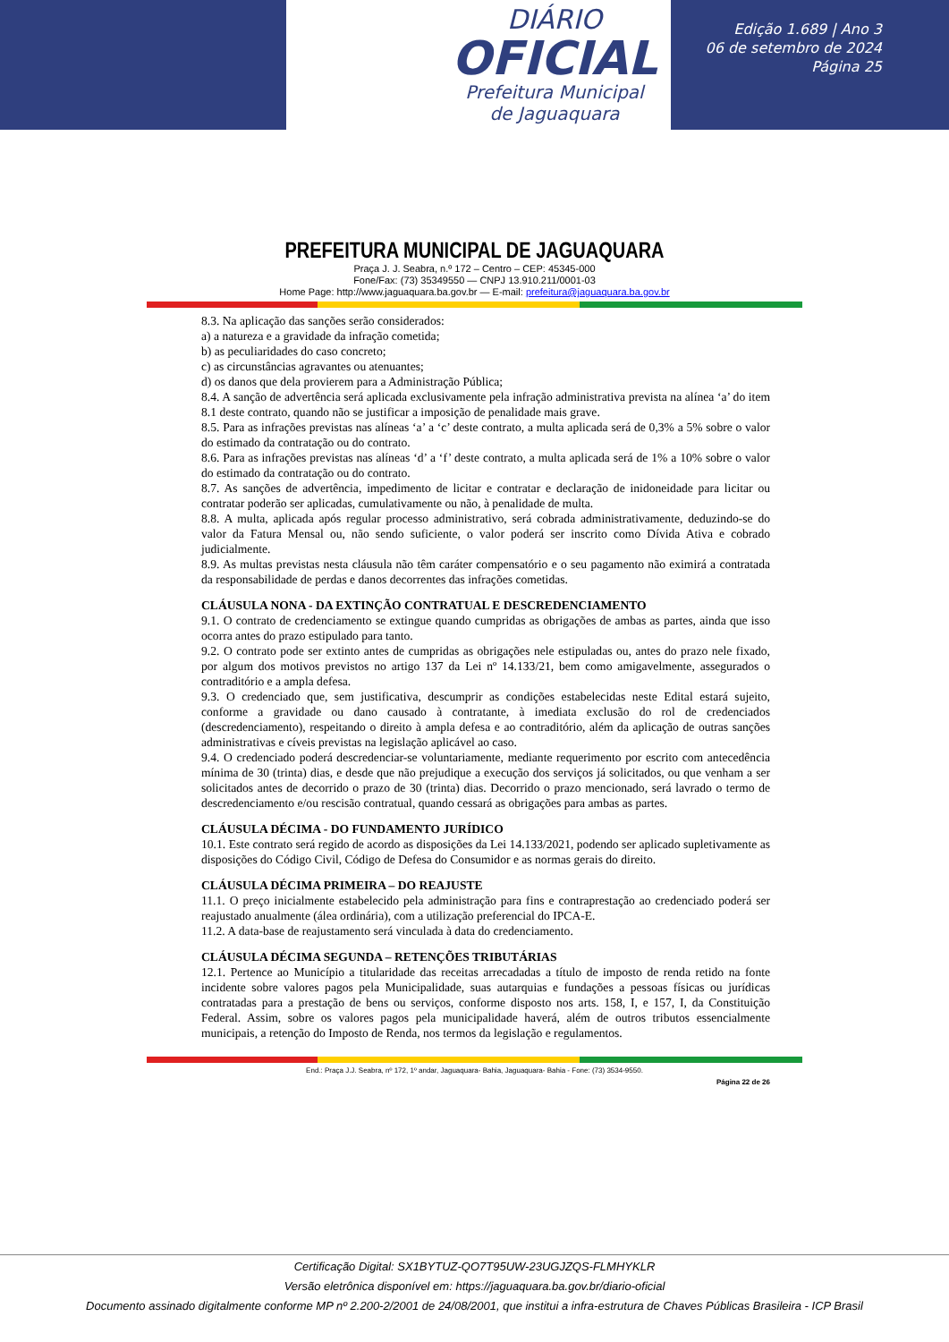DIÁRIO
OFICIAL
Prefeitura Municipal
de Jaguaquara
Edição 1.689 | Ano 3
06 de setembro de 2024
Página 25
PREFEITURA MUNICIPAL DE JAGUAQUARA
Praça J. J. Seabra, n.º 172 – Centro – CEP: 45345-000
Fone/Fax: (73) 35349550 — CNPJ 13.910.211/0001-03
Home Page: http://www.jaguaquara.ba.gov.br — E-mail: prefeitura@jaguaquara.ba.gov.br
8.3. Na aplicação das sanções serão considerados:
a) a natureza e a gravidade da infração cometida;
b) as peculiaridades do caso concreto;
c) as circunstâncias agravantes ou atenuantes;
d) os danos que dela provierem para a Administração Pública;
8.4. A sanção de advertência será aplicada exclusivamente pela infração administrativa prevista na alínea ‘a’ do item 8.1 deste contrato, quando não se justificar a imposição de penalidade mais grave.
8.5. Para as infrações previstas nas alíneas ‘a’ a ‘c’ deste contrato, a multa aplicada será de 0,3% a 5% sobre o valor do estimado da contratação ou do contrato.
8.6. Para as infrações previstas nas alíneas ‘d’ a ‘f’ deste contrato, a multa aplicada será de 1% a 10% sobre o valor do estimado da contratação ou do contrato.
8.7. As sanções de advertência, impedimento de licitar e contratar e declaração de inidoneidade para licitar ou contratar poderão ser aplicadas, cumulativamente ou não, à penalidade de multa.
8.8. A multa, aplicada após regular processo administrativo, será cobrada administrativamente, deduzindo-se do valor da Fatura Mensal ou, não sendo suficiente, o valor poderá ser inscrito como Dívida Ativa e cobrado judicialmente.
8.9. As multas previstas nesta cláusula não têm caráter compensatório e o seu pagamento não eximirá a contratada da responsabilidade de perdas e danos decorrentes das infrações cometidas.
CLÁUSULA NONA - DA EXTINÇÃO CONTRATUAL E DESCREDENCIAMENTO
9.1. O contrato de credenciamento se extingue quando cumpridas as obrigações de ambas as partes, ainda que isso ocorra antes do prazo estipulado para tanto.
9.2. O contrato pode ser extinto antes de cumpridas as obrigações nele estipuladas ou, antes do prazo nele fixado, por algum dos motivos previstos no artigo 137 da Lei nº 14.133/21, bem como amigavelmente, assegurados o contraditório e a ampla defesa.
9.3. O credenciado que, sem justificativa, descumprir as condições estabelecidas neste Edital estará sujeito, conforme a gravidade ou dano causado à contratante, à imediata exclusão do rol de credenciados (descredenciamento), respeitando o direito à ampla defesa e ao contraditório, além da aplicação de outras sanções administrativas e cíveis previstas na legislação aplicável ao caso.
9.4. O credenciado poderá descredenciar-se voluntariamente, mediante requerimento por escrito com antecedência mínima de 30 (trinta) dias, e desde que não prejudique a execução dos serviços já solicitados, ou que venham a ser solicitados antes de decorrido o prazo de 30 (trinta) dias. Decorrido o prazo mencionado, será lavrado o termo de descredenciamento e/ou rescisão contratual, quando cessará as obrigações para ambas as partes.
CLÁUSULA DÉCIMA - DO FUNDAMENTO JURÍDICO
10.1. Este contrato será regido de acordo as disposições da Lei 14.133/2021, podendo ser aplicado supletivamente as disposições do Código Civil, Código de Defesa do Consumidor e as normas gerais do direito.
CLÁUSULA DÉCIMA PRIMEIRA – DO REAJUSTE
11.1. O preço inicialmente estabelecido pela administração para fins e contraprestação ao credenciado poderá ser reajustado anualmente (álea ordinária), com a utilização preferencial do IPCA-E.
11.2. A data-base de reajustamento será vinculada à data do credenciamento.
CLÁUSULA DÉCIMA SEGUNDA – RETENÇÕES TRIBUTÁRIAS
12.1. Pertence ao Município a titularidade das receitas arrecadadas a título de imposto de renda retido na fonte incidente sobre valores pagos pela Municipalidade, suas autarquias e fundações a pessoas físicas ou jurídicas contratadas para a prestação de bens ou serviços, conforme disposto nos arts. 158, I, e 157, I, da Constituição Federal. Assim, sobre os valores pagos pela municipalidade haverá, além de outros tributos essencialmente municipais, a retenção do Imposto de Renda, nos termos da legislação e regulamentos.
End.: Praça J.J. Seabra, nº 172, 1º andar, Jaguaquara- Bahia, Jaguaquara- Bahia - Fone: (73) 3534-9550.
Página 22 de 26
Certificação Digital: SX1BYTUZ-QO7T95UW-23UGJZQS-FLMHYKLR
Versão eletrônica disponível em: https://jaguaquara.ba.gov.br/diario-oficial
Documento assinado digitalmente conforme MP nº 2.200-2/2001 de 24/08/2001, que institui a infra-estrutura de Chaves Públicas Brasileira - ICP Brasil